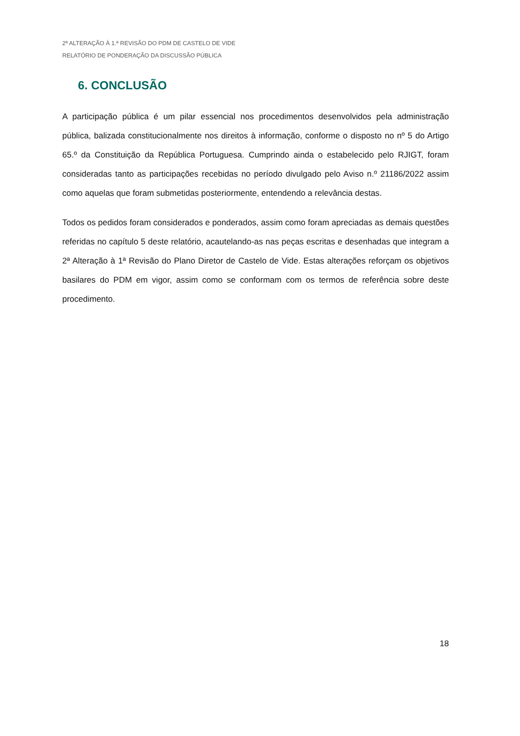2ª ALTERAÇÃO À 1.ª REVISÃO DO PDM DE CASTELO DE VIDE
RELATÓRIO DE PONDERAÇÃO DA DISCUSSÃO PÚBLICA
6. CONCLUSÃO
A participação pública é um pilar essencial nos procedimentos desenvolvidos pela administração pública, balizada constitucionalmente nos direitos à informação, conforme o disposto no nº 5 do Artigo 65.º da Constituição da República Portuguesa. Cumprindo ainda o estabelecido pelo RJIGT, foram consideradas tanto as participações recebidas no período divulgado pelo Aviso n.º 21186/2022 assim como aquelas que foram submetidas posteriormente, entendendo a relevância destas.
Todos os pedidos foram considerados e ponderados, assim como foram apreciadas as demais questões referidas no capítulo 5 deste relatório, acautelando-as nas peças escritas e desenhadas que integram a 2ª Alteração à 1ª Revisão do Plano Diretor de Castelo de Vide. Estas alterações reforçam os objetivos basilares do PDM em vigor, assim como se conformam com os termos de referência sobre deste procedimento.
18